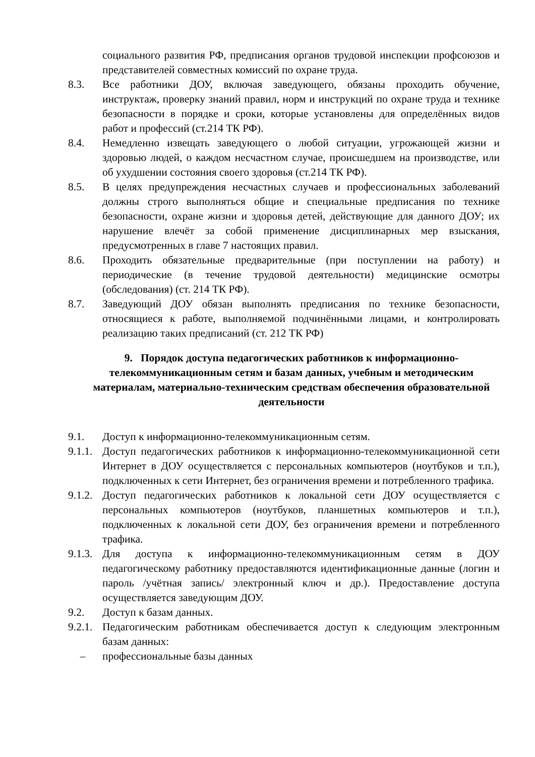социального развития РФ, предписания органов трудовой инспекции профсоюзов и представителей совместных комиссий по охране труда.
8.3. Все работники ДОУ, включая заведующего, обязаны проходить обучение, инструктаж, проверку знаний правил, норм и инструкций по охране труда и технике безопасности в порядке и сроки, которые установлены для определённых видов работ и профессий (ст.214 ТК РФ).
8.4. Немедленно извещать заведующего о любой ситуации, угрожающей жизни и здоровью людей, о каждом несчастном случае, происшедшем на производстве, или об ухудшении состояния своего здоровья (ст.214 ТК РФ).
8.5. В целях предупреждения несчастных случаев и профессиональных заболеваний должны строго выполняться общие и специальные предписания по технике безопасности, охране жизни и здоровья детей, действующие для данного ДОУ; их нарушение влечёт за собой применение дисциплинарных мер взыскания, предусмотренных в главе 7 настоящих правил.
8.6. Проходить обязательные предварительные (при поступлении на работу) и периодические (в течение трудовой деятельности) медицинские осмотры (обследования) (ст. 214 ТК РФ).
8.7. Заведующий ДОУ обязан выполнять предписания по технике безопасности, относящиеся к работе, выполняемой подчинёнными лицами, и контролировать реализацию таких предписаний (ст. 212 ТК РФ)
9. Порядок доступа педагогических работников к информационно-телекоммуникационным сетям и базам данных, учебным и методическим материалам, материально-техническим средствам обеспечения образовательной деятельности
9.1. Доступ к информационно-телекоммуникационным сетям.
9.1.1.
Доступ педагогических работников к информационно-телекоммуникационной сети Интернет в ДОУ осуществляется с персональных компьютеров (ноутбуков и т.п.), подключенных к сети Интернет, без ограничения времени и потребленного трафика.
9.1.2.
Доступ педагогических работников к локальной сети ДОУ осуществляется с персональных компьютеров (ноутбуков, планшетных компьютеров и т.п.), подключенных к локальной сети ДОУ, без ограничения времени и потребленного трафика.
9.1.3.
Для доступа к информационно-телекоммуникационным сетям в ДОУ педагогическому работнику предоставляются идентификационные данные (логин и пароль /учётная запись/ электронный ключ и др.). Предоставление доступа осуществляется заведующим ДОУ.
9.2. Доступ к базам данных.
9.2.1.
Педагогическим работникам обеспечивается доступ к следующим электронным базам данных:
– профессиональные базы данных